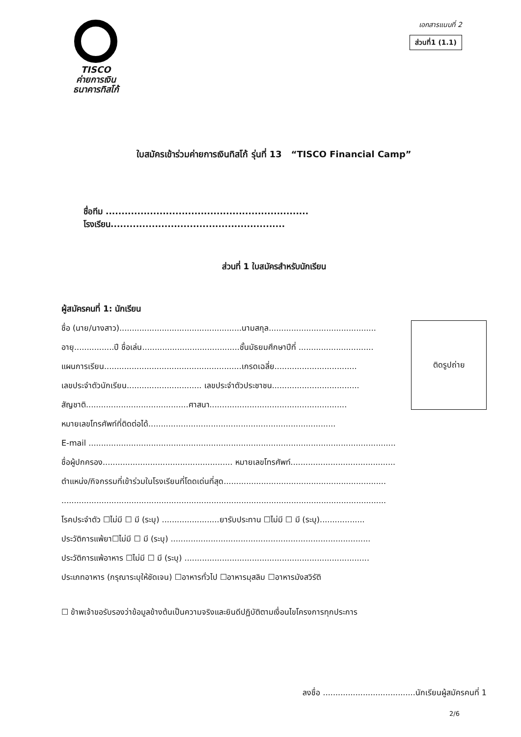TISCO
ค่ายการเงิน
ธนาคารทิสโก้
เอกสารแนบที่ 2
ส่วนที่1 (1.1)
ใบสมัครเข้าร่วมค่ายการเงินทิสโก้ รุ่นที่ 13 “TISCO Financial Camp”
ชื่อทีม ................................................................ โรงเรียน.......................................................
ส่วนที่ 1 ใบสมัครสำหรับนักเรียน
ผู้สมัครคนที่ 1: นักเรียน
ชื่อ (นาย/นางสาว).................................................นามสกุล...........................................
อายุ................ปี ชื่อเล่น.......................................ชั้นมัธยมศึกษาปีที่ ..............................
แผนการเรียน.......................................................เกรดเฉลี่ย.................................
เลขประจำตัวนักเรียน.............................. เลขประจำตัวประชาชน...................................
สัญชาติ.........................................ศาสนา.......................................................
หมายเลขโทรศัพท์ที่ติดต่อได้...........................................................................
ติดรูปถ่าย
E-mail ...........................................................................................................................
ชื่อผู้ปกครอง.................................................... หมายเลขโทรศัพท์..........................................
ตำแหน่ง/กิจกรรมที่เข้าร่วมในโรงเรียนที่โดดเด่นที่สุด.................................................................
..................................................................................................................................
โรคประจำตัว ☐ไม่มี ☐ มี (ระบุ) .......................ยารับประทาน ☐ไม่มี ☐ มี (ระบุ)..................
ประวัติการแพ้ยา☐ไม่มี ☐ มี (ระบุ) ................................................................................
ประวัติการแพ้อาหาร ☐ไม่มี ☐ มี (ระบุ) ..........................................................................
ประเภทอาหาร (กรุณาระบุให้ชัดเจน) ☐อาหารทั่วไป ☐อาหารมุสลิม ☐อาหารมังสวิรัติ
☐ ข้าพเจ้าขอรับรองว่าข้อมูลข้างต้นเป็นความจริงและยินดีปฏิบัติตามเงื่อนไขโครงการทุกประการ
ลงชื่อ .....................................นักเรียนผู้สมัครคนที่ 1
2/6